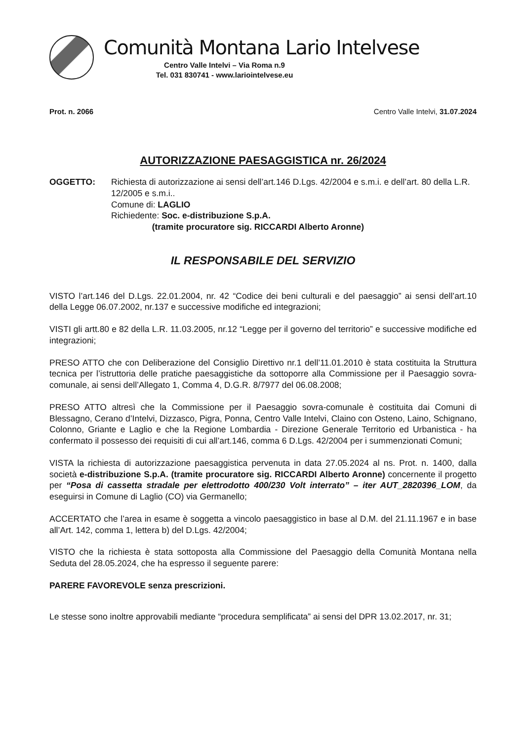Comunità Montana Lario Intelvese
Centro Valle Intelvi – Via Roma n.9
Tel. 031 830741 - www.lariointelvese.eu
Prot. n. 2066 Centro Valle Intelvi, 31.07.2024
AUTORIZZAZIONE PAESAGGISTICA nr. 26/2024
OGGETTO: Richiesta di autorizzazione ai sensi dell’art.146 D.Lgs. 42/2004 e s.m.i. e dell’art. 80 della L.R. 12/2005 e s.m.i..
Comune di: LAGLIO
Richiedente: Soc. e-distribuzione S.p.A.
(tramite procuratore sig. RICCARDI Alberto Aronne)
IL RESPONSABILE DEL SERVIZIO
VISTO l’art.146 del D.Lgs. 22.01.2004, nr. 42 “Codice dei beni culturali e del paesaggio” ai sensi dell’art.10 della Legge 06.07.2002, nr.137 e successive modifiche ed integrazioni;
VISTI gli artt.80 e 82 della L.R. 11.03.2005, nr.12 “Legge per il governo del territorio” e successive modifiche ed integrazioni;
PRESO ATTO che con Deliberazione del Consiglio Direttivo nr.1 dell’11.01.2010 è stata costituita la Struttura tecnica per l’istruttoria delle pratiche paesaggistiche da sottoporre alla Commissione per il Paesaggio sovra-comunale, ai sensi dell’Allegato 1, Comma 4, D.G.R. 8/7977 del 06.08.2008;
PRESO ATTO altresì che la Commissione per il Paesaggio sovra-comunale è costituita dai Comuni di Blessagno, Cerano d’Intelvi, Dizzasco, Pigra, Ponna, Centro Valle Intelvi, Claino con Osteno, Laino, Schignano, Colonno, Griante e Laglio e che la Regione Lombardia - Direzione Generale Territorio ed Urbanistica - ha confermato il possesso dei requisiti di cui all’art.146, comma 6 D.Lgs. 42/2004 per i summenzionati Comuni;
VISTA la richiesta di autorizzazione paesaggistica pervenuta in data 27.05.2024 al ns. Prot. n. 1400, dalla società e-distribuzione S.p.A. (tramite procuratore sig. RICCARDI Alberto Aronne) concernente il progetto per “Posa di cassetta stradale per elettrodotto 400/230 Volt interrato” – iter AUT_2820396_LOM, da eseguirsi in Comune di Laglio (CO) via Germanello;
ACCERTATO che l’area in esame è soggetta a vincolo paesaggistico in base al D.M. del 21.11.1967 e in base all’Art. 142, comma 1, lettera b) del D.Lgs. 42/2004;
VISTO che la richiesta è stata sottoposta alla Commissione del Paesaggio della Comunità Montana nella Seduta del 28.05.2024, che ha espresso il seguente parere:
PARERE FAVOREVOLE senza prescrizioni.
Le stesse sono inoltre approvabili mediante “procedura semplificata” ai sensi del DPR 13.02.2017, nr. 31;